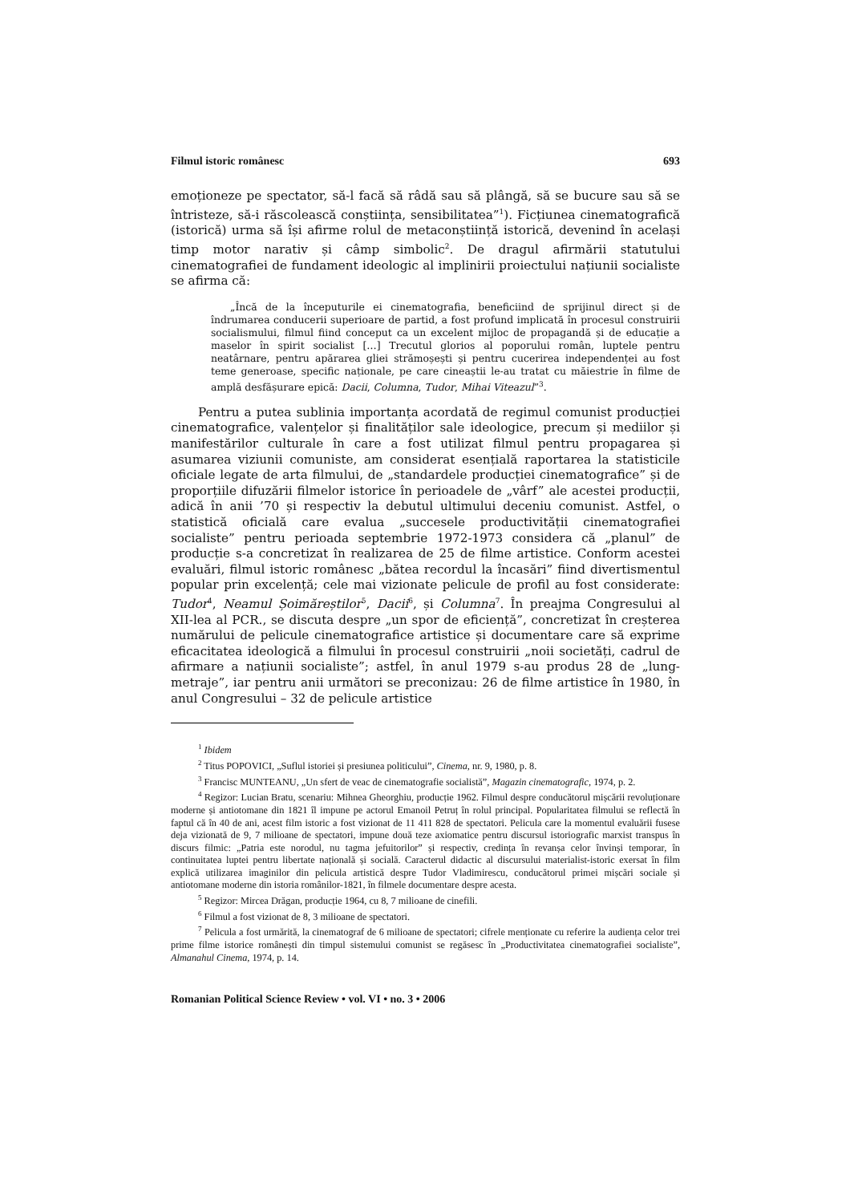Filmul istoric românesc 693
emoționeze pe spectator, să-l facă să râdă sau să plângă, să se bucure sau să se întristeze, să-i răscolească conștiința, sensibilitatea”<sup>1</sup>). Ficțiunea cinematografică (istorică) urma să își afirme rolul de metaconștiință istorică, devenind în același timp motor narativ și câmp simbolic<sup>2</sup>. De dragul afirmării statutului cinematografiei de fundament ideologic al implinirii proiectului națiunii socialiste se afirma că:
„Încă de la începuturile ei cinematografia, beneficiind de sprijinul direct și de îndrumarea conducerii superioare de partid, a fost profund implicată în procesul construirii socialismului, filmul fiind conceput ca un excelent mijloc de propagandă și de educație a maselor în spirit socialist […] Trecutul glorios al poporului român, luptele pentru neatârnare, pentru apărarea gliei strămoșești și pentru cucerirea independenței au fost teme generoase, specific naționale, pe care cineaștii le-au tratat cu măiestrie în filme de amplă desfășurare epică: Dacii, Columna, Tudor, Mihai Viteazul”<sup>3</sup>.
Pentru a putea sublinia importanța acordată de regimul comunist producției cinematografice, valențelor și finalităților sale ideologice, precum și mediilor și manifestărilor culturale în care a fost utilizat filmul pentru propagarea și asumarea viziunii comuniste, am considerat esențială raportarea la statisticile oficiale legate de arta filmului, de „standardele producției cinematografice” și de proporțiile difuzării filmelor istorice în perioadele de „vârf” ale acestei producții, adică în anii ’70 și respectiv la debutul ultimului deceniu comunist. Astfel, o statistică oficială care evalua „succesele productivității cinematografiei socialiste” pentru perioada septembrie 1972-1973 considera că „planul” de producție s-a concretizat în realizarea de 25 de filme artistice. Conform acestei evaluări, filmul istoric românesc „bătea recordul la încasări” fiind divertismentul popular prin excelență; cele mai vizionate pelicule de profil au fost considerate: Tudor<sup>4</sup>, Neamul Șoimăreștilor<sup>5</sup>, Dacii<sup>6</sup>, și Columna<sup>7</sup>. În preajma Congresului al XII-lea al PCR., se discuta despre „un spor de eficiență”, concretizat în creșterea numărului de pelicule cinematografice artistice și documentare care să exprime eficacitatea ideologică a filmului în procesul construirii „noii societăți, cadrul de afirmare a națiunii socialiste”; astfel, în anul 1979 s-au produs 28 de „lung-metraje”, iar pentru anii următori se preconizau: 26 de filme artistice în 1980, în anul Congresului – 32 de pelicule artistice
<sup>1</sup> Ibidem
<sup>2</sup> Titus POPOVICI, „Suflul istoriei și presiunea politicului”, Cinema, nr. 9, 1980, p. 8.
<sup>3</sup> Francisc MUNTEANU, „Un sfert de veac de cinematografie socialistă”, Magazin cinematografic, 1974, p. 2.
<sup>4</sup> Regizor: Lucian Bratu, scenariu: Mihnea Gheorghiu, producție 1962. Filmul despre conducătorul mișcării revoluționare moderne și antiotomane din 1821 îl impune pe actorul Emanoil Petruț în rolul principal. Popularitatea filmului se reflectă în faptul că în 40 de ani, acest film istoric a fost vizionat de 11 411 828 de spectatori. Pelicula care la momentul evaluării fusese deja vizionată de 9, 7 milioane de spectatori, impune două teze axiomatice pentru discursul istoriografic marxist transpus în discurs filmic: „Patria este norodul, nu tagma jefuitorilor” și respectiv, credința în revanșa celor învinși temporar, în continuitatea luptei pentru libertate națională și socială. Caracterul didactic al discursului materialist-istoric exersat în film explică utilizarea imaginilor din pelicula artistică despre Tudor Vladimirescu, conducătorul primei mișcări sociale și antiotomane moderne din istoria românilor-1821, în filmele documentare despre acesta.
<sup>5</sup> Regizor: Mircea Drăgan, producție 1964, cu 8, 7 milioane de cinefili.
<sup>6</sup> Filmul a fost vizionat de 8, 3 milioane de spectatori.
<sup>7</sup> Pelicula a fost urmărită, la cinematograf de 6 milioane de spectatori; cifrele menționate cu referire la audiența celor trei prime filme istorice românești din timpul sistemului comunist se regăsesc în „Productivitatea cinematografiei socialiste”, Almanahul Cinema, 1974, p. 14.
Romanian Political Science Review • vol. VI • no. 3 • 2006